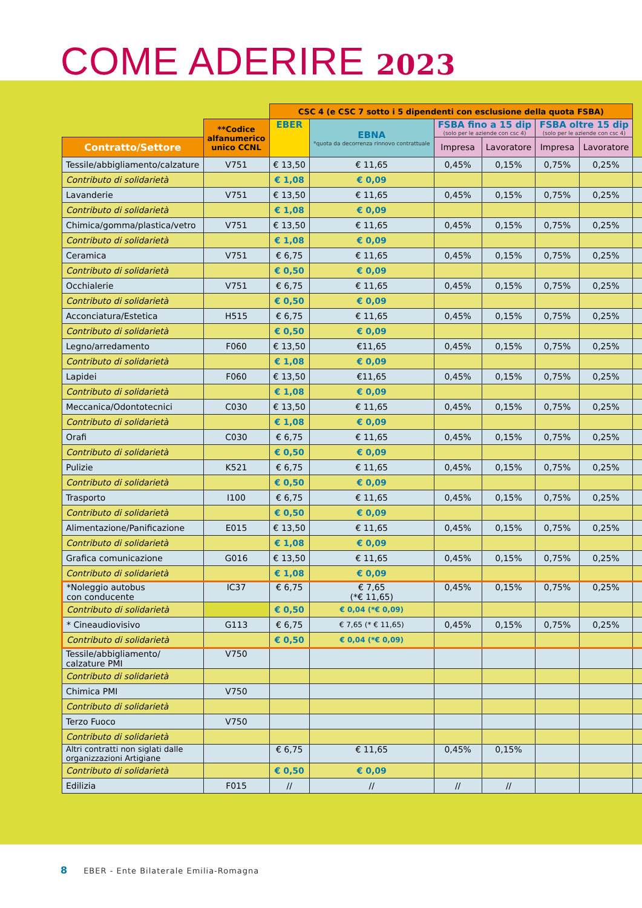COME ADERIRE 2023
| | | CSC 4 (e CSC 7 sotto i 5 dipendenti con esclusione della quota FSBA) | | | | | | |
| --- | --- | --- | --- | --- | --- | --- | --- | --- |
| | **Codice alfanumerico unico CCNL | EBER | EBNA *quota da decorrenza rinnovo contrattuale | FSBA fino a 15 dip (solo per le aziende con csc 4) | | FSBA oltre 15 dip (solo per le aziende con csc 4) | | |
| Contratto/Settore | | | | Impresa | Lavoratore | Impresa | Lavoratore | |
| Tessile/abbigliamento/calzature | V751 | € 13,50 | € 11,65 | 0,45% | 0,15% | 0,75% | 0,25% | |
| Contributo di solidarietà | | € 1,08 | € 0,09 | | | | | |
| Lavanderie | V751 | € 13,50 | € 11,65 | 0,45% | 0,15% | 0,75% | 0,25% | |
| Contributo di solidarietà | | € 1,08 | € 0,09 | | | | | |
| Chimica/gomma/plastica/vetro | V751 | € 13,50 | € 11,65 | 0,45% | 0,15% | 0,75% | 0,25% | |
| Contributo di solidarietà | | € 1,08 | € 0,09 | | | | | |
| Ceramica | V751 | € 6,75 | € 11,65 | 0,45% | 0,15% | 0,75% | 0,25% | |
| Contributo di solidarietà | | € 0,50 | € 0,09 | | | | | |
| Occhialerie | V751 | € 6,75 | € 11,65 | 0,45% | 0,15% | 0,75% | 0,25% | |
| Contributo di solidarietà | | € 0,50 | € 0,09 | | | | | |
| Acconciatura/Estetica | H515 | € 6,75 | € 11,65 | 0,45% | 0,15% | 0,75% | 0,25% | |
| Contributo di solidarietà | | € 0,50 | € 0,09 | | | | | |
| Legno/arredamento | F060 | € 13,50 | €11,65 | 0,45% | 0,15% | 0,75% | 0,25% | |
| Contributo di solidarietà | | € 1,08 | € 0,09 | | | | | |
| Lapidei | F060 | € 13,50 | €11,65 | 0,45% | 0,15% | 0,75% | 0,25% | |
| Contributo di solidarietà | | € 1,08 | € 0,09 | | | | | |
| Meccanica/Odontotecnici | C030 | € 13,50 | € 11,65 | 0,45% | 0,15% | 0,75% | 0,25% | |
| Contributo di solidarietà | | € 1,08 | € 0,09 | | | | | |
| Orafi | C030 | € 6,75 | € 11,65 | 0,45% | 0,15% | 0,75% | 0,25% | |
| Contributo di solidarietà | | € 0,50 | € 0,09 | | | | | |
| Pulizie | K521 | € 6,75 | € 11,65 | 0,45% | 0,15% | 0,75% | 0,25% | |
| Contributo di solidarietà | | € 0,50 | € 0,09 | | | | | |
| Trasporto | I100 | € 6,75 | € 11,65 | 0,45% | 0,15% | 0,75% | 0,25% | |
| Contributo di solidarietà | | € 0,50 | € 0,09 | | | | | |
| Alimentazione/Panificazione | E015 | € 13,50 | € 11,65 | 0,45% | 0,15% | 0,75% | 0,25% | |
| Contributo di solidarietà | | € 1,08 | € 0,09 | | | | | |
| Grafica comunicazione | G016 | € 13,50 | € 11,65 | 0,45% | 0,15% | 0,75% | 0,25% | |
| Contributo di solidarietà | | € 1,08 | € 0,09 | | | | | |
| *Noleggio autobus con conducente | IC37 | € 6,75 | € 7,65 (*€ 11,65) | 0,45% | 0,15% | 0,75% | 0,25% | |
| Contributo di solidarietà | | € 0,50 | € 0,04 (*€ 0,09) | | | | | |
| * Cineaudiovisivo | G113 | € 6,75 | € 7,65 (* € 11,65) | 0,45% | 0,15% | 0,75% | 0,25% | |
| Contributo di solidarietà | | € 0,50 | € 0,04 (*€ 0,09) | | | | | |
| Tessile/abbigliamento/ calzature PMI | V750 | | | | | | | |
| Contributo di solidarietà | | | | | | | | |
| Chimica PMI | V750 | | | | | | | |
| Contributo di solidarietà | | | | | | | | |
| Terzo Fuoco | V750 | | | | | | | |
| Contributo di solidarietà | | | | | | | | |
| Altri contratti non siglati dalle organizzazioni Artigiane | | € 6,75 | € 11,65 | 0,45% | 0,15% | | | |
| Contributo di solidarietà | | € 0,50 | € 0,09 | | | | | |
| Edilizia | F015 | // | // | // | // | | | |
8 EBER - Ente Bilaterale Emilia-Romagna